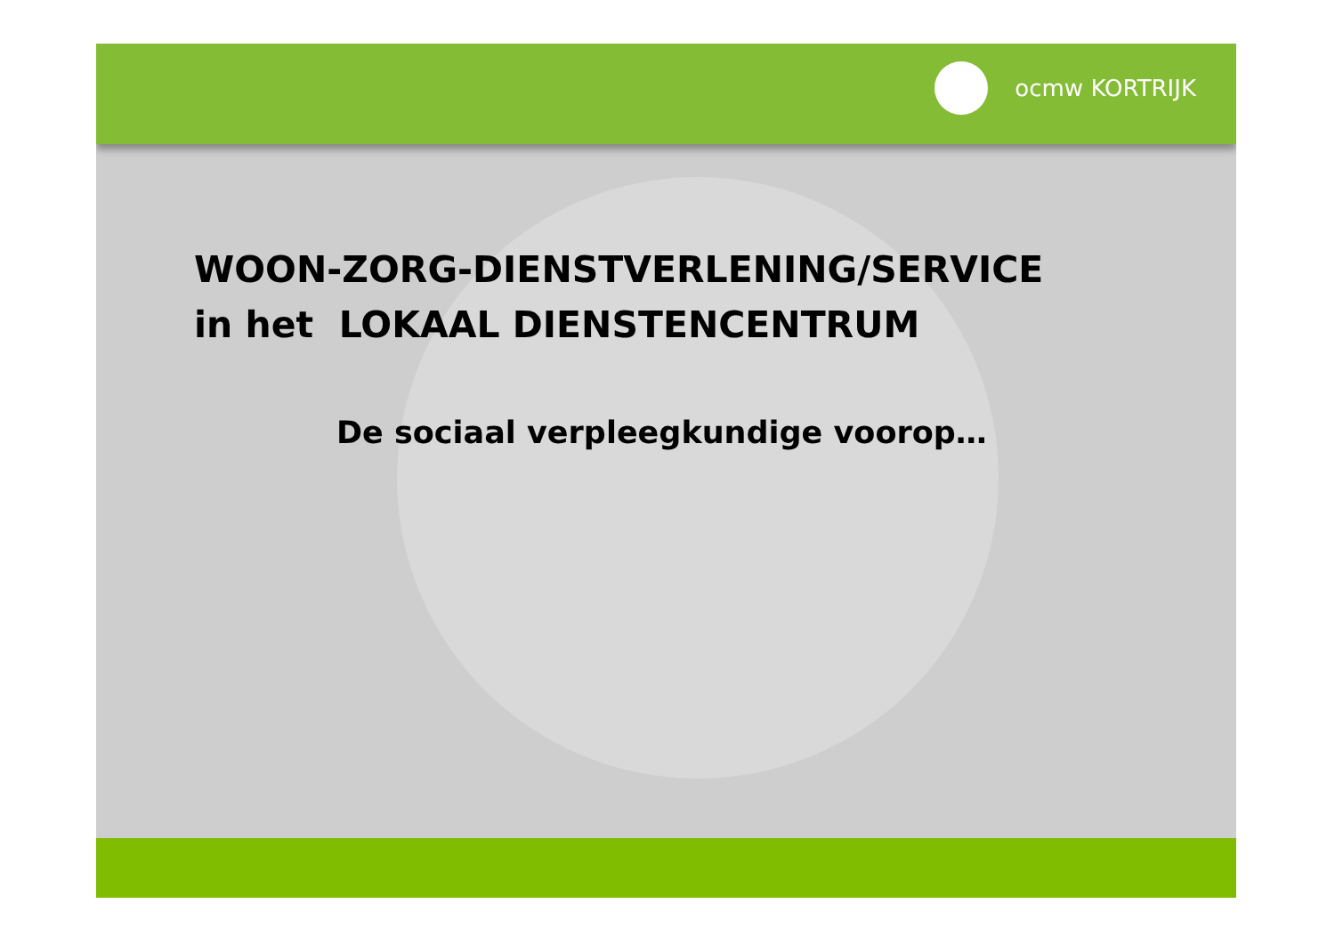ocmw KORTRIJK
WOON-ZORG-DIENSTVERLENING/SERVICE
in het LOKAAL DIENSTENCENTRUM
De sociaal verpleegkundige voorop…